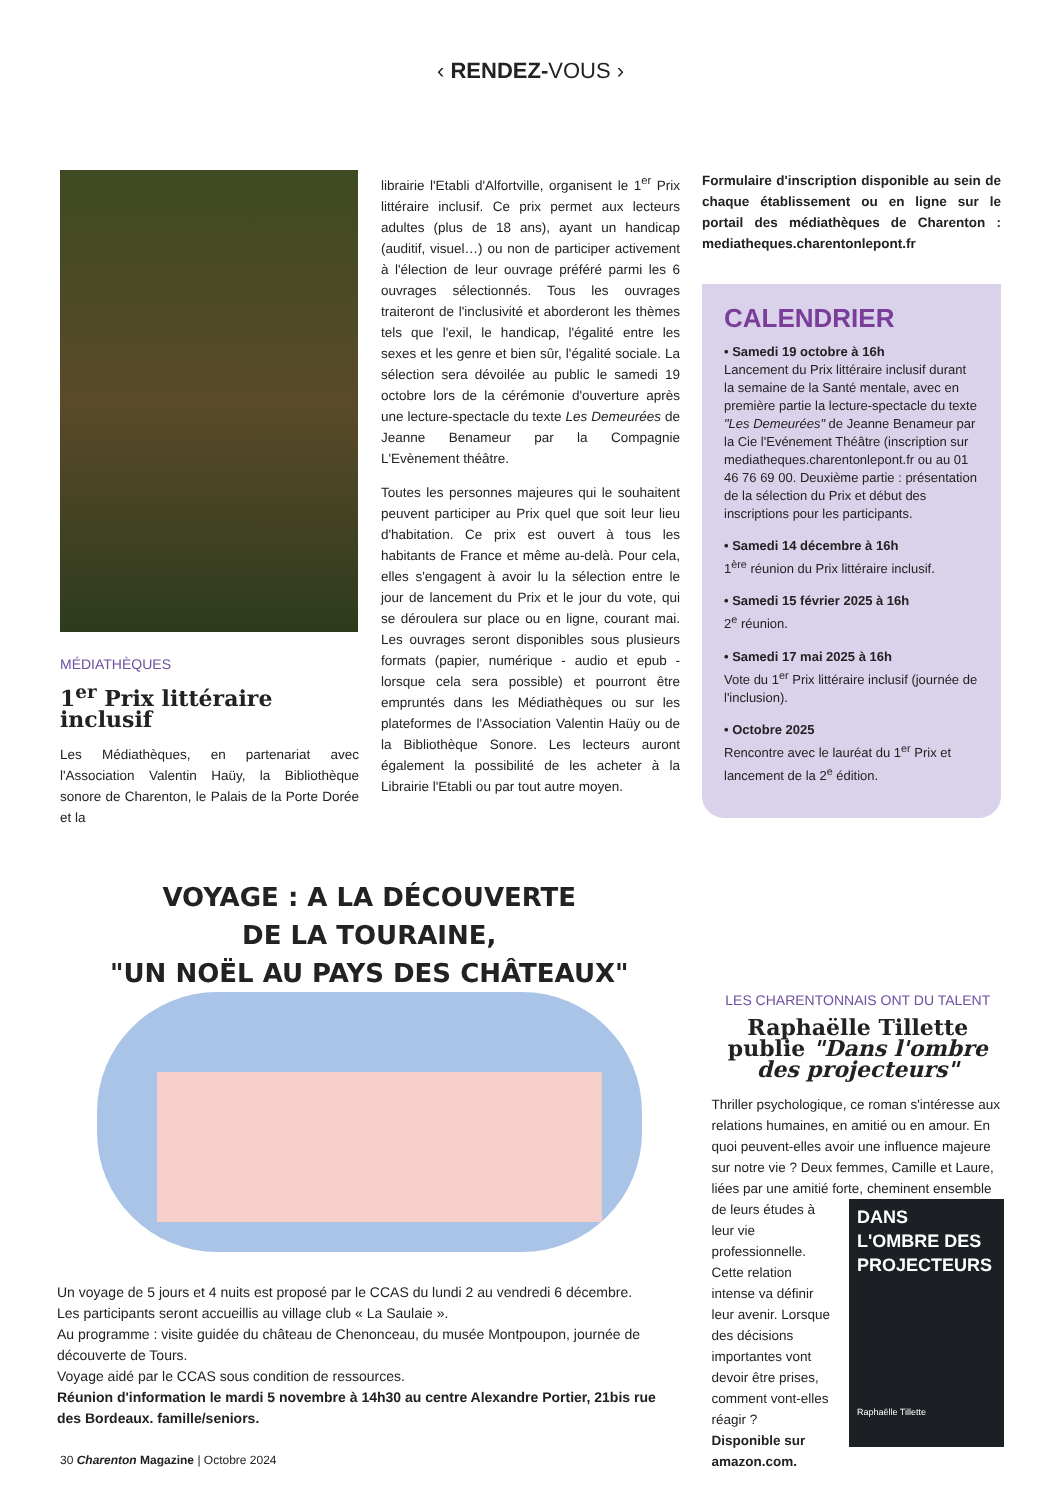‹ RENDEZ-VOUS ›
MÉDIATHÈQUES
1<sup>er</sup> Prix littéraire inclusif
Les Médiathèques, en partenariat avec l'Association Valentin Haüy, la Bibliothèque sonore de Charenton, le Palais de la Porte Dorée et la
librairie l'Etabli d'Alfortville, organisent le 1<sup>er</sup> Prix littéraire inclusif. Ce prix permet aux lecteurs adultes (plus de 18 ans), ayant un handicap (auditif, visuel…) ou non de participer activement à l'élection de leur ouvrage préféré parmi les 6 ouvrages sélectionnés. Tous les ouvrages traiteront de l'inclusivité et aborderont les thèmes tels que l'exil, le handicap, l'égalité entre les sexes et les genre et bien sûr, l'égalité sociale. La sélection sera dévoilée au public le samedi 19 octobre lors de la cérémonie d'ouverture après une lecture-spectacle du texte Les Demeurées de Jeanne Benameur par la Compagnie L'Evènement théâtre.
Toutes les personnes majeures qui le souhaitent peuvent participer au Prix quel que soit leur lieu d'habitation. Ce prix est ouvert à tous les habitants de France et même au-delà. Pour cela, elles s'engagent à avoir lu la sélection entre le jour de lancement du Prix et le jour du vote, qui se déroulera sur place ou en ligne, courant mai. Les ouvrages seront disponibles sous plusieurs formats (papier, numérique - audio et epub - lorsque cela sera possible) et pourront être empruntés dans les Médiathèques ou sur les plateformes de l'Association Valentin Haüy ou de la Bibliothèque Sonore. Les lecteurs auront également la possibilité de les acheter à la Librairie l'Etabli ou par tout autre moyen.
Formulaire d'inscription disponible au sein de chaque établissement ou en ligne sur le portail des médiathèques de Charenton : mediatheques.charentonlepont.fr
CALENDRIER
• Samedi 19 octobre à 16h
Lancement du Prix littéraire inclusif durant la semaine de la Santé mentale, avec en première partie la lecture-spectacle du texte "Les Demeurées" de Jeanne Benameur par la Cie l'Evénement Théâtre (inscription sur mediatheques.charentonlepont.fr ou au 01 46 76 69 00. Deuxième partie : présentation de la sélection du Prix et début des inscriptions pour les participants.
• Samedi 14 décembre à 16h
1<sup>ère</sup> réunion du Prix littéraire inclusif.
• Samedi 15 février 2025 à 16h
2<sup>e</sup> réunion.
• Samedi 17 mai 2025 à 16h
Vote du 1<sup>er</sup> Prix littéraire inclusif (journée de l'inclusion).
• Octobre 2025
Rencontre avec le lauréat du 1<sup>er</sup> Prix et lancement de la 2<sup>e</sup> édition.
VOYAGE : A LA DÉCOUVERTE
DE LA TOURAINE,
"UN NOËL AU PAYS DES CHÂTEAUX"
Un voyage de 5 jours et 4 nuits est proposé par le CCAS du lundi 2 au vendredi 6 décembre.
Les participants seront accueillis au village club « La Saulaie ».
Au programme : visite guidée du château de Chenonceau, du musée Montpoupon, journée de découverte de Tours.
Voyage aidé par le CCAS sous condition de ressources.
Réunion d'information le mardi 5 novembre à 14h30 au centre Alexandre Portier, 21bis rue des Bordeaux. famille/seniors.
LES CHARENTONNAIS ONT DU TALENT
Raphaëlle Tillette publie "Dans l'ombre des projecteurs"
Thriller psychologique, ce roman s'intéresse aux relations humaines, en amitié ou en amour. En quoi peuvent-elles avoir une influence majeure sur notre vie ? Deux femmes, Camille et Laure, liées par une amitié forte, cheminent ensemble de DANS
L'OMBRE DES
PROJECTEURS
Raphaëlle Tillette leurs études à leur vie professionnelle. Cette relation intense va définir leur avenir. Lorsque des décisions importantes vont devoir être prises, comment vont-elles réagir ?
Disponible sur amazon.com.
30 Charenton Magazine | Octobre 2024